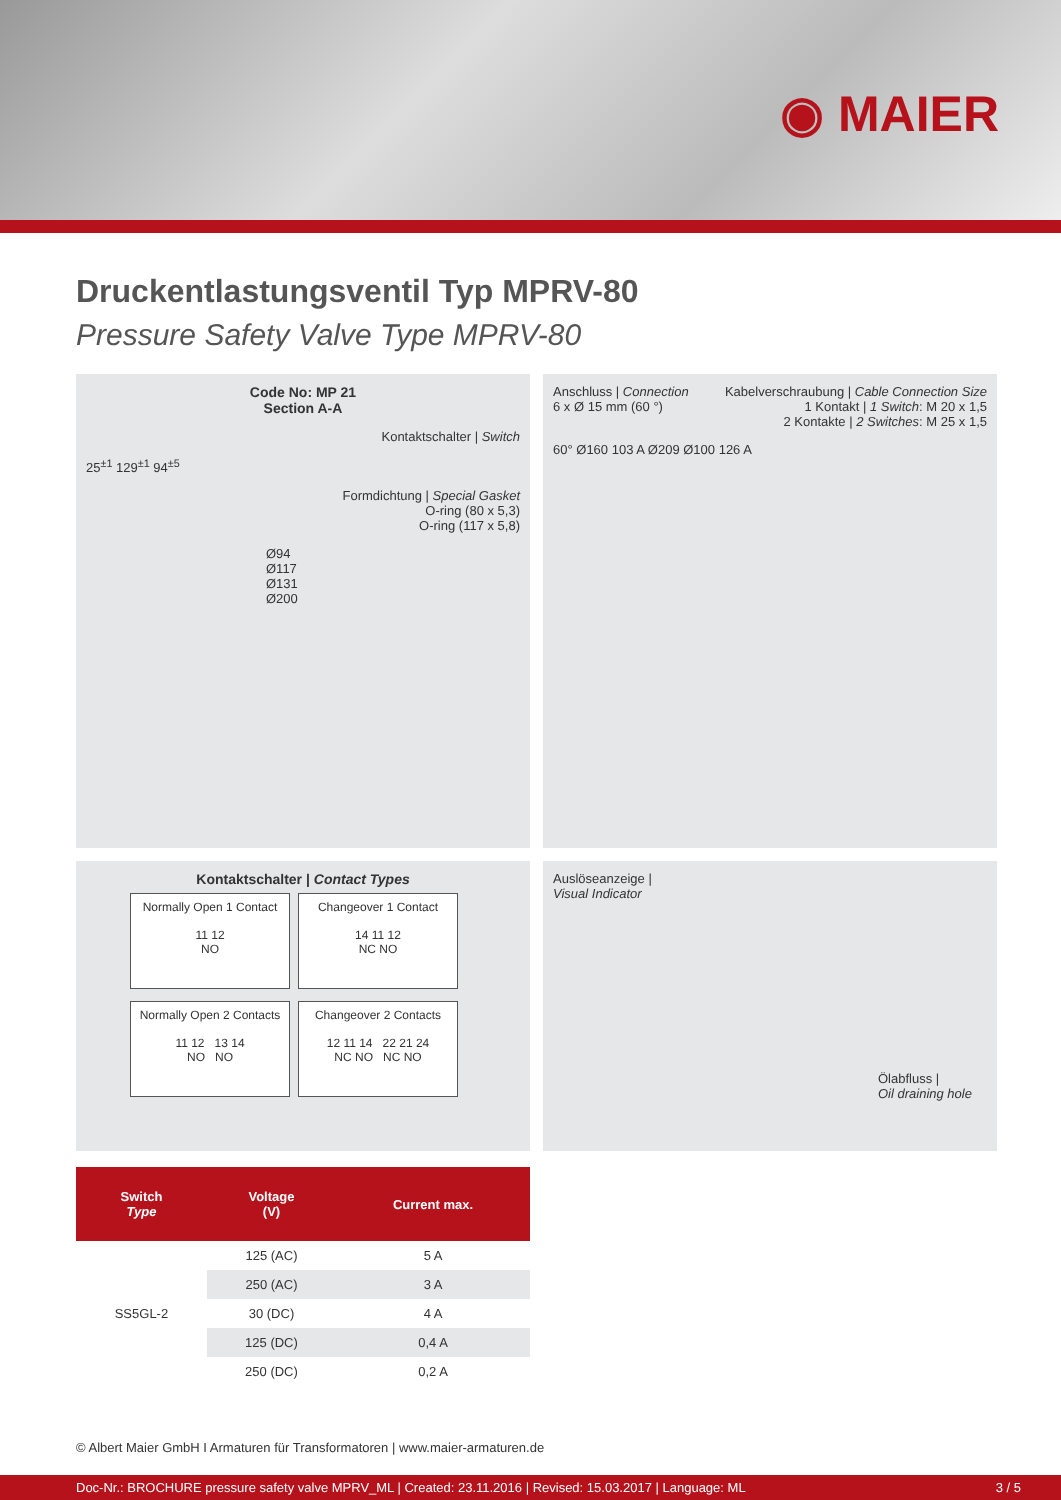◉ MAIER
Druckentlastungsventil Typ MPRV-80
Pressure Safety Valve Type MPRV-80
Code No: MP 21
Section A-A
Kontaktschalter | Switch
25<sup>±1</sup> 129<sup>±1</sup> 94<sup>±5</sup>
Formdichtung | Special Gasket
O-ring (80 x 5,3)
O-ring (117 x 5,8)
Ø94
Ø117
Ø131
Ø200
Anschluss | Connection
6 x Ø 15 mm (60 °)
Kabelverschraubung | Cable Connection Size
1 Kontakt | 1 Switch: M 20 x 1,5
2 Kontakte | 2 Switches: M 25 x 1,5
60° Ø160 103 A Ø209 Ø100 126 A
Kontaktschalter | Contact Types
Normally Open 1 Contact
11 12
NO
Changeover 1 Contact
14 11 12
NC NO
Normally Open 2 Contacts
11 12 13 14
NO NO
Changeover 2 Contacts
12 11 14 22 21 24
NC NO NC NO
Auslöseanzeige |
Visual Indicator
Ölabfluss |
Oil draining hole
| Switch Type | Voltage (V) | Current max. |
| --- | --- | --- |
| SS5GL-2 | 125 (AC) | 5 A |
| | 250 (AC) | 3 A |
| | 30 (DC) | 4 A |
| | 125 (DC) | 0,4 A |
| | 250 (DC) | 0,2 A |
© Albert Maier GmbH I Armaturen für Transformatoren | www.maier-armaturen.de
Doc-Nr.: BROCHURE pressure safety valve MPRV_ML | Created: 23.11.2016 | Revised: 15.03.2017 | Language: ML 3 / 5